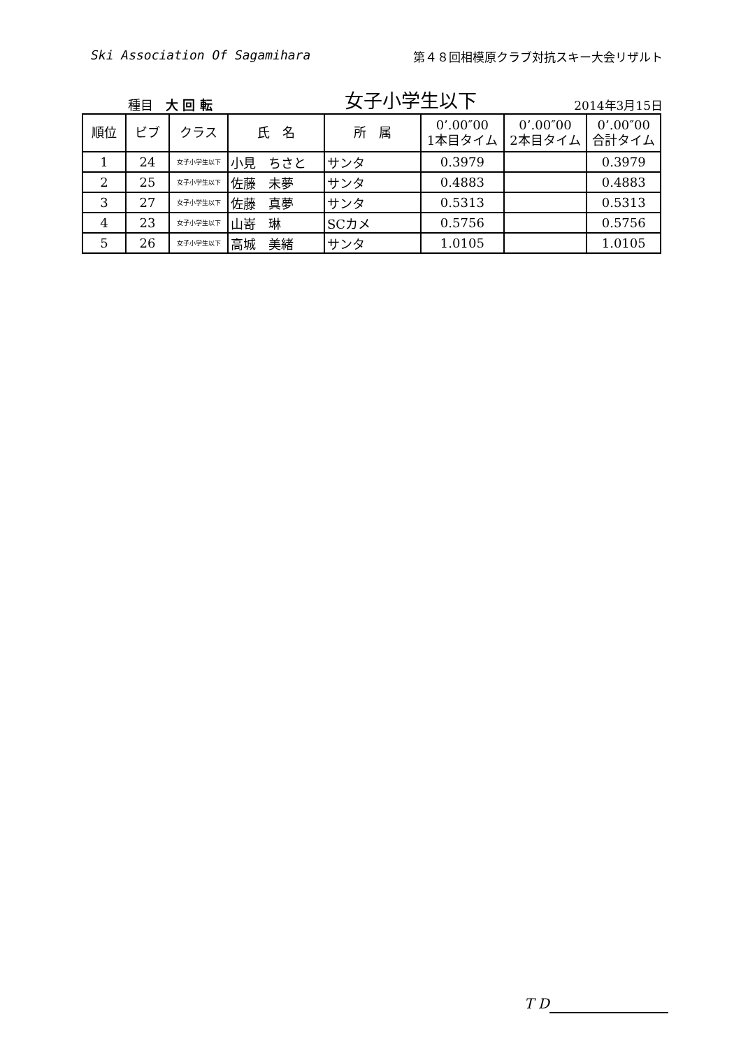Ski Association Of Sagamihara 第４８回相模原クラブ対抗スキー大会リザルト
種目　大 回 転 女子小学生以下 2014年3月15日
| 順位 | ビブ | クラス | 氏 名 | 所 属 | 0’.00″00 1本目タイム | 0’.00″00 2本目タイム | 0’.00″00 合計タイム |
| --- | --- | --- | --- | --- | --- | --- | --- |
| 1 | 24 | 女子小学生以下 | 小見 ちさと | サンタ | 0.3979 | | 0.3979 |
| 2 | 25 | 女子小学生以下 | 佐藤 未夢 | サンタ | 0.4883 | | 0.4883 |
| 3 | 27 | 女子小学生以下 | 佐藤 真夢 | サンタ | 0.5313 | | 0.5313 |
| 4 | 23 | 女子小学生以下 | 山嵜 琳 | SCカメ | 0.5756 | | 0.5756 |
| 5 | 26 | 女子小学生以下 | 高城 美緒 | サンタ | 1.0105 | | 1.0105 |
T D